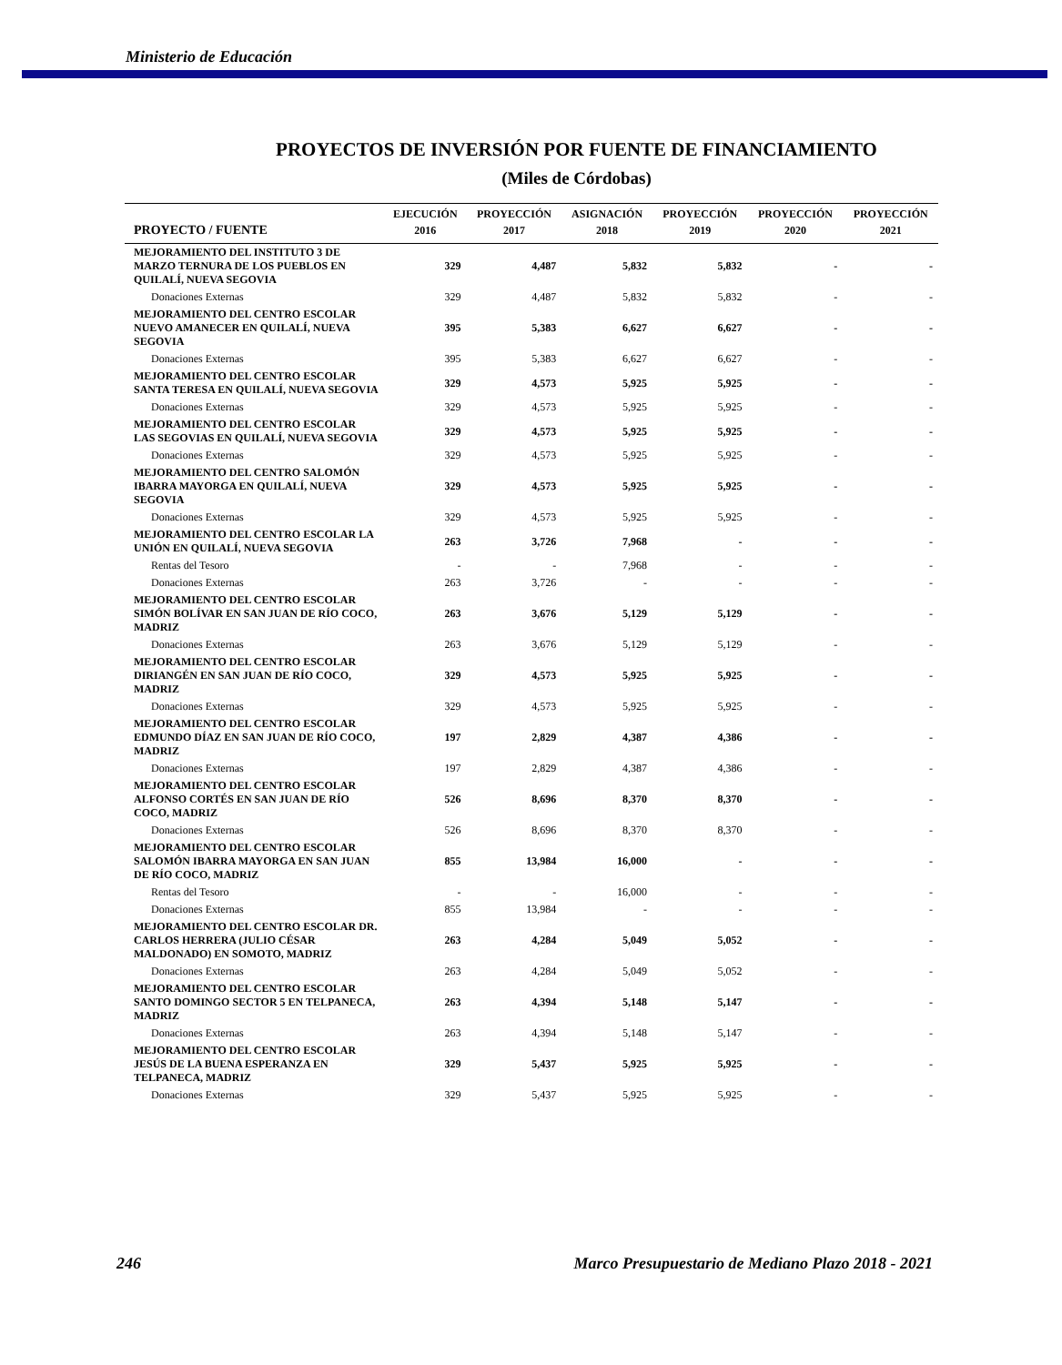Ministerio de Educación
PROYECTOS DE INVERSIÓN POR FUENTE DE FINANCIAMIENTO
(Miles de Córdobas)
| | EJECUCIÓN | PROYECCIÓN | ASIGNACIÓN | PROYECCIÓN | PROYECCIÓN | PROYECCIÓN |
| --- | --- | --- | --- | --- | --- | --- |
| PROYECTO / FUENTE | 2016 | 2017 | 2018 | 2019 | 2020 | 2021 |
| MEJORAMIENTO DEL INSTITUTO 3 DE MARZO TERNURA DE LOS PUEBLOS EN QUILALÍ, NUEVA SEGOVIA | 329 | 4,487 | 5,832 | 5,832 | - | - |
| Donaciones Externas | 329 | 4,487 | 5,832 | 5,832 | - | - |
| MEJORAMIENTO DEL CENTRO ESCOLAR NUEVO AMANECER EN QUILALÍ, NUEVA SEGOVIA | 395 | 5,383 | 6,627 | 6,627 | - | - |
| Donaciones Externas | 395 | 5,383 | 6,627 | 6,627 | - | - |
| MEJORAMIENTO DEL CENTRO ESCOLAR SANTA TERESA EN QUILALÍ, NUEVA SEGOVIA | 329 | 4,573 | 5,925 | 5,925 | - | - |
| Donaciones Externas | 329 | 4,573 | 5,925 | 5,925 | - | - |
| MEJORAMIENTO DEL CENTRO ESCOLAR LAS SEGOVIAS EN QUILALÍ, NUEVA SEGOVIA | 329 | 4,573 | 5,925 | 5,925 | - | - |
| Donaciones Externas | 329 | 4,573 | 5,925 | 5,925 | - | - |
| MEJORAMIENTO DEL CENTRO SALOMÓN IBARRA MAYORGA EN QUILALÍ, NUEVA SEGOVIA | 329 | 4,573 | 5,925 | 5,925 | - | - |
| Donaciones Externas | 329 | 4,573 | 5,925 | 5,925 | - | - |
| MEJORAMIENTO DEL CENTRO ESCOLAR LA UNIÓN EN QUILALÍ, NUEVA SEGOVIA | 263 | 3,726 | 7,968 | - | - | - |
| Rentas del Tesoro | - | - | 7,968 | - | - | - |
| Donaciones Externas | 263 | 3,726 | - | - | - | - |
| MEJORAMIENTO DEL CENTRO ESCOLAR SIMÓN BOLÍVAR EN SAN JUAN DE RÍO COCO, MADRIZ | 263 | 3,676 | 5,129 | 5,129 | - | - |
| Donaciones Externas | 263 | 3,676 | 5,129 | 5,129 | - | - |
| MEJORAMIENTO DEL CENTRO ESCOLAR DIRIANGÉN EN SAN JUAN DE RÍO COCO, MADRIZ | 329 | 4,573 | 5,925 | 5,925 | - | - |
| Donaciones Externas | 329 | 4,573 | 5,925 | 5,925 | - | - |
| MEJORAMIENTO DEL CENTRO ESCOLAR EDMUNDO DÍAZ EN SAN JUAN DE RÍO COCO, MADRIZ | 197 | 2,829 | 4,387 | 4,386 | - | - |
| Donaciones Externas | 197 | 2,829 | 4,387 | 4,386 | - | - |
| MEJORAMIENTO DEL CENTRO ESCOLAR ALFONSO CORTÉS EN SAN JUAN DE RÍO COCO, MADRIZ | 526 | 8,696 | 8,370 | 8,370 | - | - |
| Donaciones Externas | 526 | 8,696 | 8,370 | 8,370 | - | - |
| MEJORAMIENTO DEL CENTRO ESCOLAR SALOMÓN IBARRA MAYORGA EN SAN JUAN DE RÍO COCO, MADRIZ | 855 | 13,984 | 16,000 | - | - | - |
| Rentas del Tesoro | - | - | 16,000 | - | - | - |
| Donaciones Externas | 855 | 13,984 | - | - | - | - |
| MEJORAMIENTO DEL CENTRO ESCOLAR DR. CARLOS HERRERA (JULIO CÉSAR MALDONADO) EN SOMOTO, MADRIZ | 263 | 4,284 | 5,049 | 5,052 | - | - |
| Donaciones Externas | 263 | 4,284 | 5,049 | 5,052 | - | - |
| MEJORAMIENTO DEL CENTRO ESCOLAR SANTO DOMINGO SECTOR 5 EN TELPANECA, MADRIZ | 263 | 4,394 | 5,148 | 5,147 | - | - |
| Donaciones Externas | 263 | 4,394 | 5,148 | 5,147 | - | - |
| MEJORAMIENTO DEL CENTRO ESCOLAR JESÚS DE LA BUENA ESPERANZA EN TELPANECA, MADRIZ | 329 | 5,437 | 5,925 | 5,925 | - | - |
| Donaciones Externas | 329 | 5,437 | 5,925 | 5,925 | - | - |
246 Marco Presupuestario de Mediano Plazo 2018 - 2021